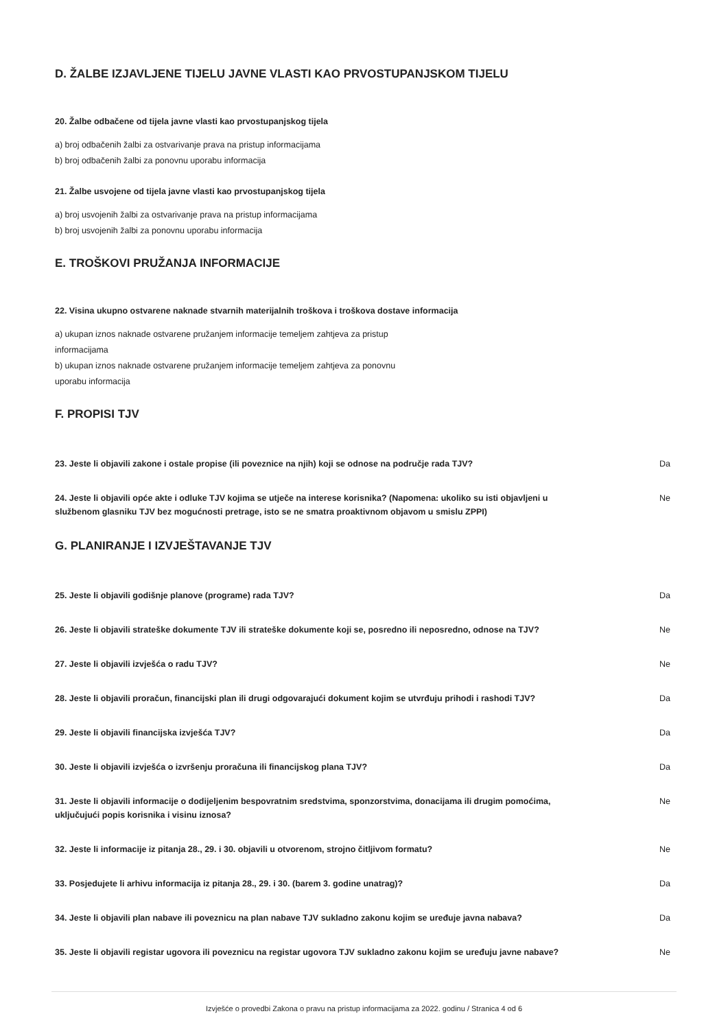D. ŽALBE IZJAVLJENE TIJELU JAVNE VLASTI KAO PRVOSTUPANJSKOM TIJELU
20. Žalbe odbačene od tijela javne vlasti kao prvostupanjskog tijela
a) broj odbačenih žalbi za ostvarivanje prava na pristup informacijama
b) broj odbačenih žalbi za ponovnu uporabu informacija
21. Žalbe usvojene od tijela javne vlasti kao prvostupanjskog tijela
a) broj usvojenih žalbi za ostvarivanje prava na pristup informacijama
b) broj usvojenih žalbi za ponovnu uporabu informacija
E. TROŠKOVI PRUŽANJA INFORMACIJE
22. Visina ukupno ostvarene naknade stvarnih materijalnih troškova i troškova dostave informacija
a) ukupan iznos naknade ostvarene pružanjem informacije temeljem zahtjeva za pristup
informacijama
b) ukupan iznos naknade ostvarene pružanjem informacije temeljem zahtjeva za ponovnu
uporabu informacija
F. PROPISI TJV
23. Jeste li objavili zakone i ostale propise (ili poveznice na njih) koji se odnose na područje rada TJV? Da
24. Jeste li objavili opće akte i odluke TJV kojima se utječe na interese korisnika? (Napomena: ukoliko su isti objavljeni u službenom glasniku TJV bez mogućnosti pretrage, isto se ne smatra proaktivnom objavom u smislu ZPPI) Ne
G. PLANIRANJE I IZVJEŠTAVANJE TJV
25. Jeste li objavili godišnje planove (programe) rada TJV? Da
26. Jeste li objavili strateške dokumente TJV ili strateške dokumente koji se, posredno ili neposredno, odnose na TJV? Ne
27. Jeste li objavili izvješća o radu TJV? Ne
28. Jeste li objavili proračun, financijski plan ili drugi odgovarajući dokument kojim se utvrđuju prihodi i rashodi TJV? Da
29. Jeste li objavili financijska izvješća TJV? Da
30. Jeste li objavili izvješća o izvršenju proračuna ili financijskog plana TJV? Da
31. Jeste li objavili informacije o dodijeljenim bespovratnim sredstvima, sponzorstvima, donacijama ili drugim pomoćima, uključujući popis korisnika i visinu iznosa? Ne
32. Jeste li informacije iz pitanja 28., 29. i 30. objavili u otvorenom, strojno čitljivom formatu? Ne
33. Posjedujete li arhivu informacija iz pitanja 28., 29. i 30. (barem 3. godine unatrag)? Da
34. Jeste li objavili plan nabave ili poveznicu na plan nabave TJV sukladno zakonu kojim se uređuje javna nabava? Da
35. Jeste li objavili registar ugovora ili poveznicu na registar ugovora TJV sukladno zakonu kojim se uređuju javne nabave? Ne
Izvješće o provedbi Zakona o pravu na pristup informacijama za 2022. godinu / Stranica 4 od 6